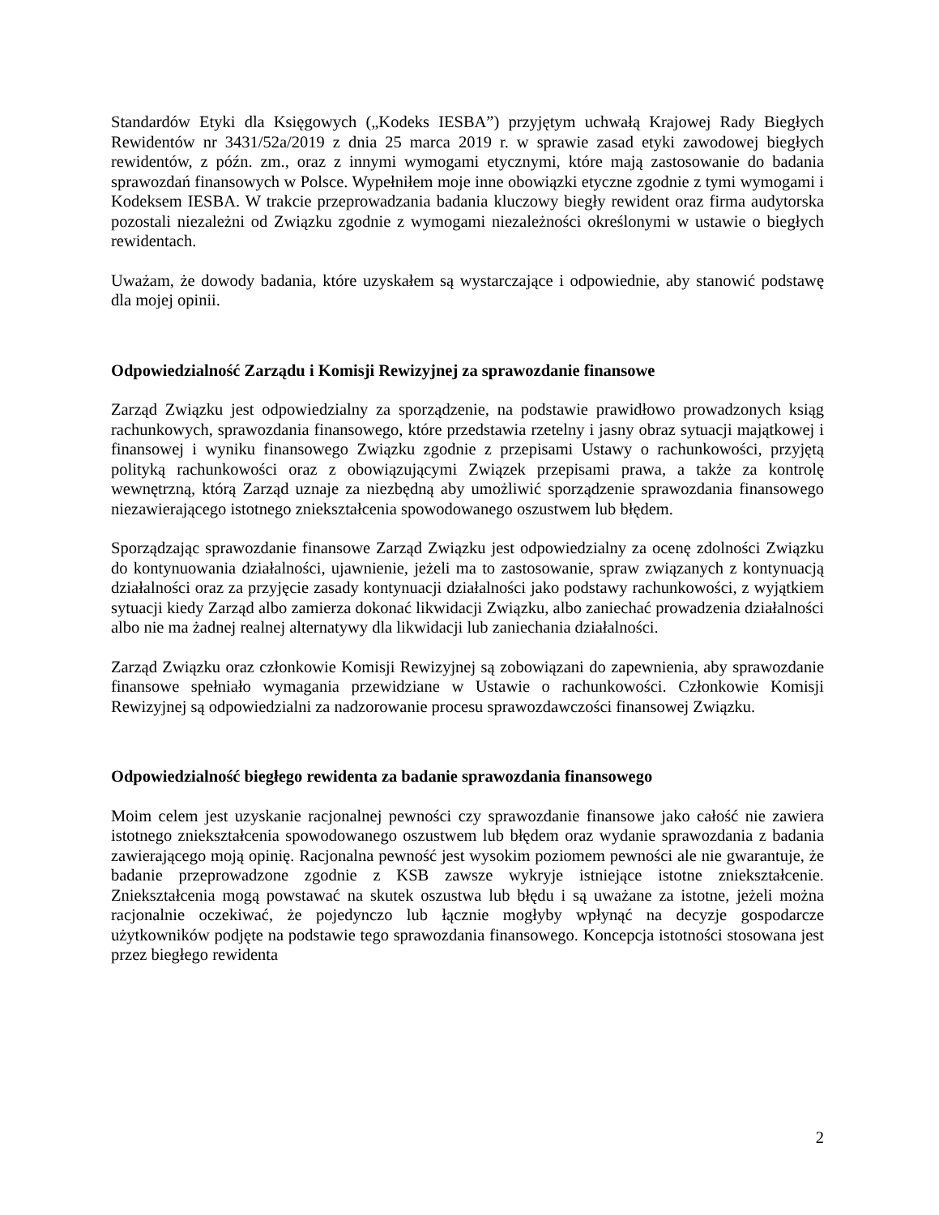Standardów Etyki dla Księgowych („Kodeks IESBA”) przyjętym uchwałą Krajowej Rady Biegłych Rewidentów nr 3431/52a/2019 z dnia 25 marca 2019 r. w sprawie zasad etyki zawodowej biegłych rewidentów, z późn. zm., oraz z innymi wymogami etycznymi, które mają zastosowanie do badania sprawozdań finansowych w Polsce. Wypełniłem moje inne obowiązki etyczne zgodnie z tymi wymogami i Kodeksem IESBA. W trakcie przeprowadzania badania kluczowy biegły rewident oraz firma audytorska pozostali niezależni od Związku zgodnie z wymogami niezależności określonymi w ustawie o biegłych rewidentach.
Uważam, że dowody badania, które uzyskałem są wystarczające i odpowiednie, aby stanowić podstawę dla mojej opinii.
Odpowiedzialność Zarządu i Komisji Rewizyjnej za sprawozdanie finansowe
Zarząd Związku jest odpowiedzialny za sporządzenie, na podstawie prawidłowo prowadzonych ksiąg rachunkowych, sprawozdania finansowego, które przedstawia rzetelny i jasny obraz sytuacji majątkowej i finansowej i wyniku finansowego Związku zgodnie z przepisami Ustawy o rachunkowości, przyjętą polityką rachunkowości oraz z obowiązującymi Związek przepisami prawa, a także za kontrolę wewnętrzną, którą Zarząd uznaje za niezbędną aby umożliwić sporządzenie sprawozdania finansowego niezawierającego istotnego zniekształcenia spowodowanego oszustwem lub błędem.
Sporządzając sprawozdanie finansowe Zarząd Związku jest odpowiedzialny za ocenę zdolności Związku do kontynuowania działalności, ujawnienie, jeżeli ma to zastosowanie, spraw związanych z kontynuacją działalności oraz za przyjęcie zasady kontynuacji działalności jako podstawy rachunkowości, z wyjątkiem sytuacji kiedy Zarząd albo zamierza dokonać likwidacji Związku, albo zaniechać prowadzenia działalności albo nie ma żadnej realnej alternatywy dla likwidacji lub zaniechania działalności.
Zarząd Związku oraz członkowie Komisji Rewizyjnej są zobowiązani do zapewnienia, aby sprawozdanie finansowe spełniało wymagania przewidziane w Ustawie o rachunkowości. Członkowie Komisji Rewizyjnej są odpowiedzialni za nadzorowanie procesu sprawozdawczości finansowej Związku.
Odpowiedzialność biegłego rewidenta za badanie sprawozdania finansowego
Moim celem jest uzyskanie racjonalnej pewności czy sprawozdanie finansowe jako całość nie zawiera istotnego zniekształcenia spowodowanego oszustwem lub błędem oraz wydanie sprawozdania z badania zawierającego moją opinię. Racjonalna pewność jest wysokim poziomem pewności ale nie gwarantuje, że badanie przeprowadzone zgodnie z KSB zawsze wykryje istniejące istotne zniekształcenie. Zniekształcenia mogą powstawać na skutek oszustwa lub błędu i są uważane za istotne, jeżeli można racjonalnie oczekiwać, że pojedynczo lub łącznie mogłyby wpłynąć na decyzje gospodarcze użytkowników podjęte na podstawie tego sprawozdania finansowego. Koncepcja istotności stosowana jest przez biegłego rewidenta
2